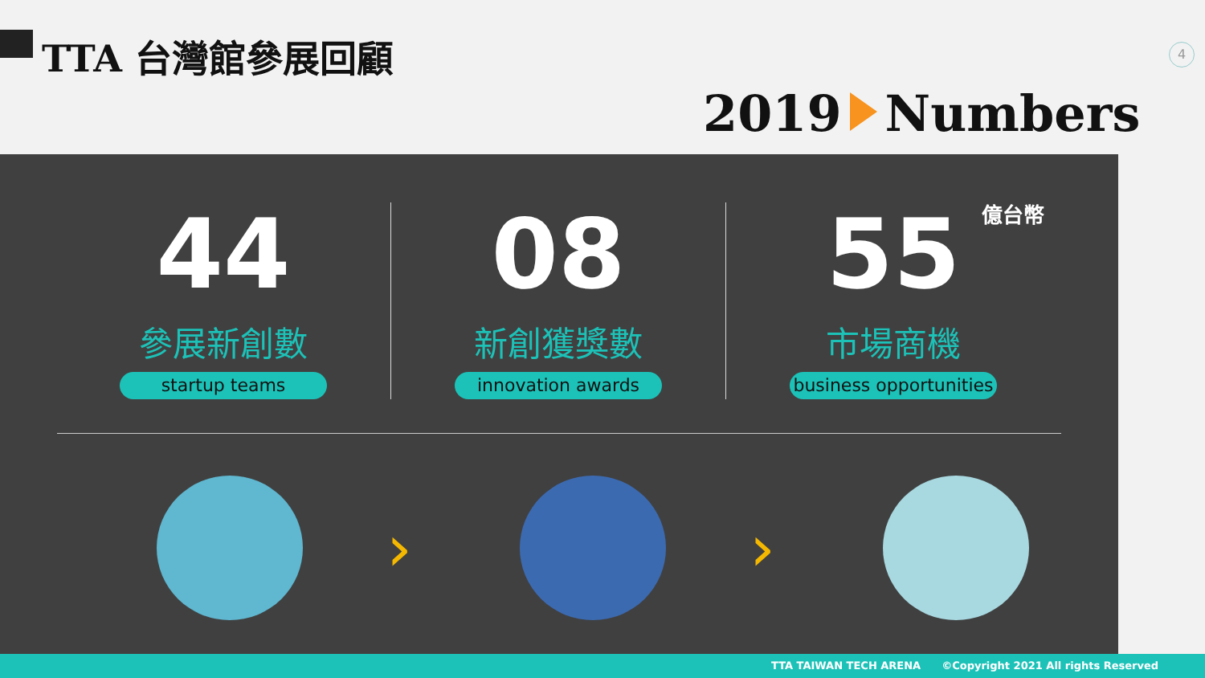TTA 台灣館參展回顧 4
2019 Numbers
44
參展新創數
startup teams
08
新創獲獎數
innovation awards
55
億台幣
市場商機
business opportunities
› ›
TTA TAIWAN TECH ARENA ©Copyright 2021 All rights Reserved